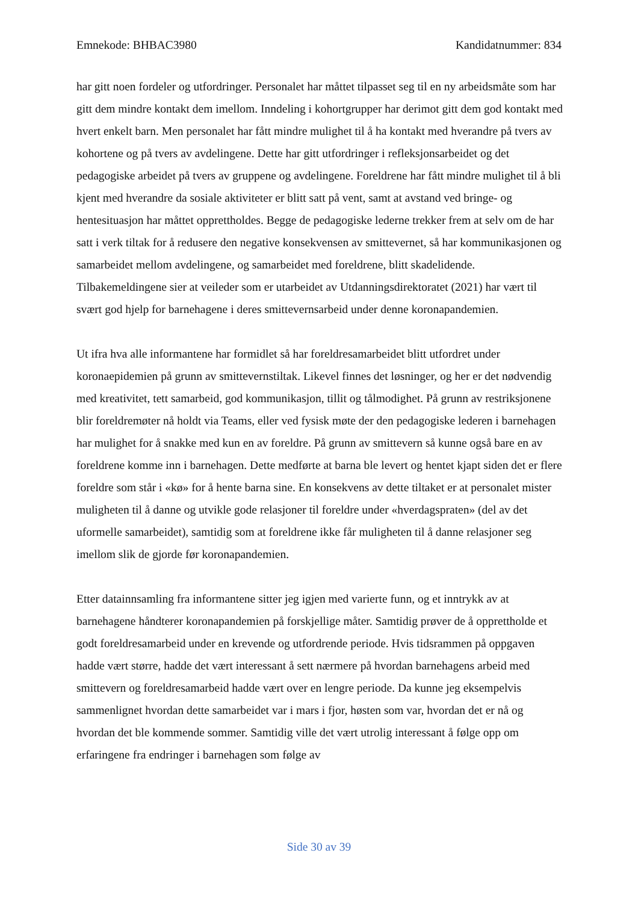Emnekode: BHBAC3980 Kandidatnummer: 834
har gitt noen fordeler og utfordringer. Personalet har måttet tilpasset seg til en ny arbeidsmåte som har gitt dem mindre kontakt dem imellom. Inndeling i kohortgrupper har derimot gitt dem god kontakt med hvert enkelt barn. Men personalet har fått mindre mulighet til å ha kontakt med hverandre på tvers av kohortene og på tvers av avdelingene. Dette har gitt utfordringer i refleksjonsarbeidet og det pedagogiske arbeidet på tvers av gruppene og avdelingene. Foreldrene har fått mindre mulighet til å bli kjent med hverandre da sosiale aktiviteter er blitt satt på vent, samt at avstand ved bringe- og hentesituasjon har måttet opprettholdes. Begge de pedagogiske lederne trekker frem at selv om de har satt i verk tiltak for å redusere den negative konsekvensen av smittevernet, så har kommunikasjonen og samarbeidet mellom avdelingene, og samarbeidet med foreldrene, blitt skadelidende. Tilbakemeldingene sier at veileder som er utarbeidet av Utdanningsdirektoratet (2021) har vært til svært god hjelp for barnehagene i deres smittevernsarbeid under denne koronapandemien.
Ut ifra hva alle informantene har formidlet så har foreldresamarbeidet blitt utfordret under koronaepidemien på grunn av smittevernstiltak. Likevel finnes det løsninger, og her er det nødvendig med kreativitet, tett samarbeid, god kommunikasjon, tillit og tålmodighet. På grunn av restriksjonene blir foreldremøter nå holdt via Teams, eller ved fysisk møte der den pedagogiske lederen i barnehagen har mulighet for å snakke med kun en av foreldre. På grunn av smittevern så kunne også bare en av foreldrene komme inn i barnehagen. Dette medførte at barna ble levert og hentet kjapt siden det er flere foreldre som står i «kø» for å hente barna sine. En konsekvens av dette tiltaket er at personalet mister muligheten til å danne og utvikle gode relasjoner til foreldre under «hverdagspraten» (del av det uformelle samarbeidet), samtidig som at foreldrene ikke får muligheten til å danne relasjoner seg imellom slik de gjorde før koronapandemien.
Etter datainnsamling fra informantene sitter jeg igjen med varierte funn, og et inntrykk av at barnehagene håndterer koronapandemien på forskjellige måter. Samtidig prøver de å opprettholde et godt foreldresamarbeid under en krevende og utfordrende periode. Hvis tidsrammen på oppgaven hadde vært større, hadde det vært interessant å sett nærmere på hvordan barnehagens arbeid med smittevern og foreldresamarbeid hadde vært over en lengre periode. Da kunne jeg eksempelvis sammenlignet hvordan dette samarbeidet var i mars i fjor, høsten som var, hvordan det er nå og hvordan det ble kommende sommer. Samtidig ville det vært utrolig interessant å følge opp om erfaringene fra endringer i barnehagen som følge av
Side 30 av 39